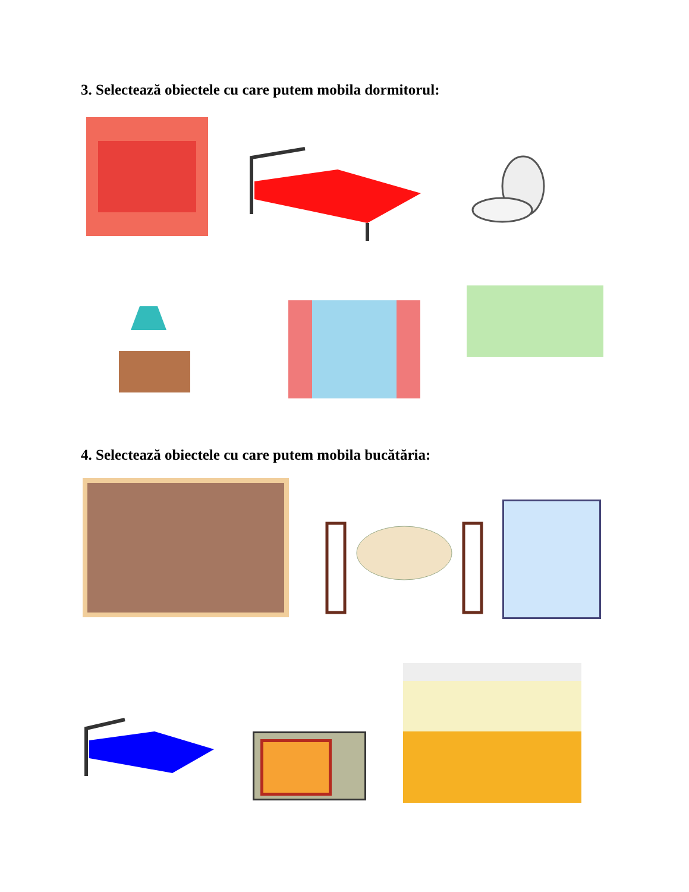3. Selectează obiectele cu care putem mobila dormitorul:
4. Selectează obiectele cu care putem mobila bucătăria: